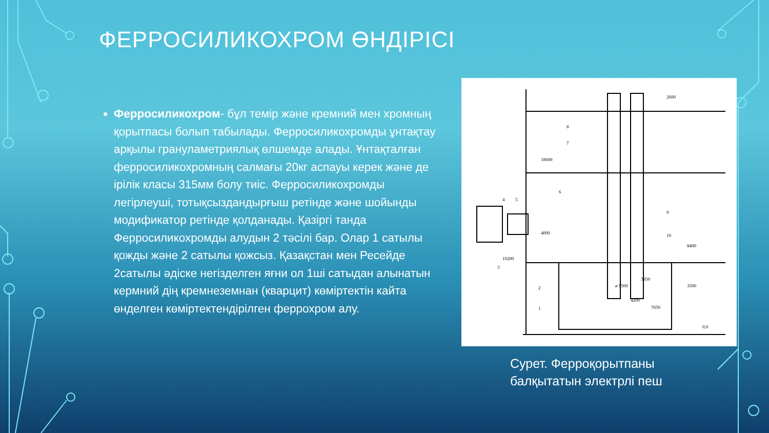ФЕРРОСИЛИКОХРОМ ӨНДІРІСІ
Ферросиликохром- бұл темір және кремний мен хромның қорытпасы болып табылады. Ферросиликохромды ұнтақтау арқылы грануламетриялық өлшемде алады. Ұнтақталған ферросиликохромның салмағы 20кг аспауы керек және де ірілік класы 315мм болу тиіс. Ферросиликохромды легірлеуші, тотықсыздандырғыш ретінде және шойынды модификатор ретінде қолданады. Қазіргі танда Ферросиликохромды алудын 2 тәсілі бар. Олар 1 сатылы қожды және 2 сатылы қожсыз. Қазақстан мен Ресейде 2сатылы әдіске негізделген яғни ол 1ші сатыдан алынатын кермний дің кремнеземнан (кварцит) көміртектін кайта өнделген көміртектендірілген феррохром алу.
2600
18600
10200
8400
ø 9500
3500
4200
7650
0,0
4000
3850
8
7
6
4
5
3
9
10
2
1
Сурет. Ферроқорытпаны
балқытатын электрлі пеш